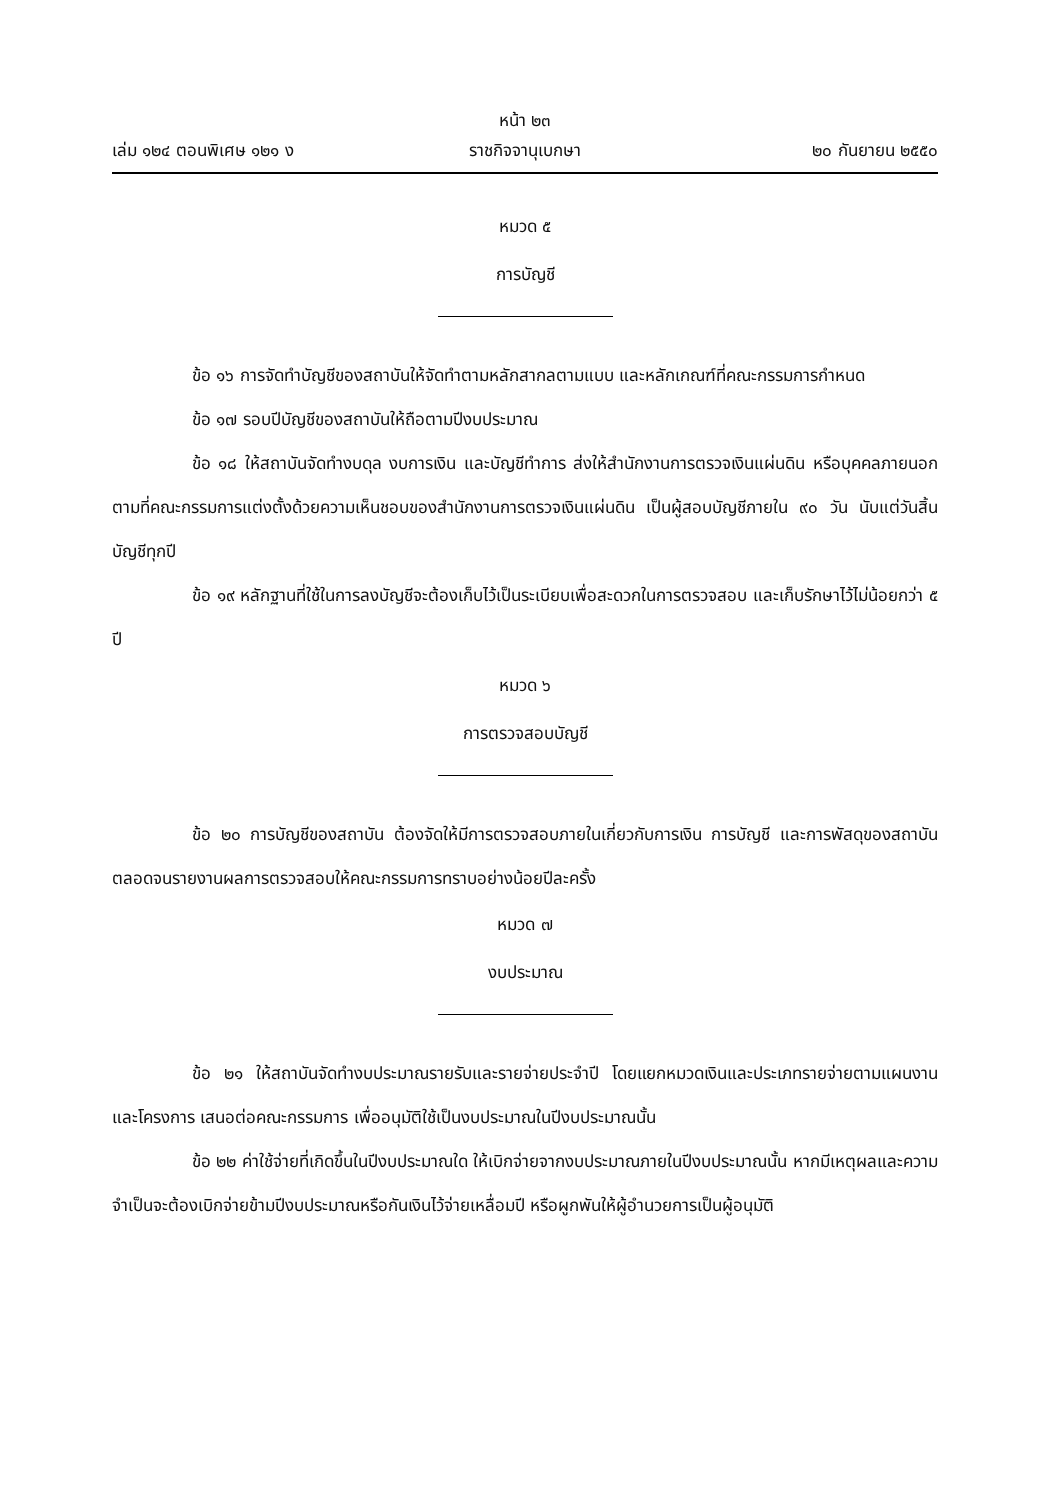หน้า ๒๓
เล่ม ๑๒๔ ตอนพิเศษ ๑๒๑ ง ราชกิจจานุเบกษา ๒๐ กันยายน ๒๕๕๐
หมวด ๕
การบัญชี
ข้อ ๑๖ การจัดทำบัญชีของสถาบันให้จัดทำตามหลักสากลตามแบบ และหลักเกณฑ์ที่คณะกรรมการกำหนด
ข้อ ๑๗ รอบปีบัญชีของสถาบันให้ถือตามปีงบประมาณ
ข้อ ๑๘ ให้สถาบันจัดทำงบดุล งบการเงิน และบัญชีทำการ ส่งให้สำนักงานการตรวจเงินแผ่นดิน หรือบุคคลภายนอกตามที่คณะกรรมการแต่งตั้งด้วยความเห็นชอบของสำนักงานการตรวจเงินแผ่นดิน เป็นผู้สอบบัญชีภายใน ๙๐ วัน นับแต่วันสิ้นบัญชีทุกปี
ข้อ ๑๙ หลักฐานที่ใช้ในการลงบัญชีจะต้องเก็บไว้เป็นระเบียบเพื่อสะดวกในการตรวจสอบ และเก็บรักษาไว้ไม่น้อยกว่า ๕ ปี
หมวด ๖
การตรวจสอบบัญชี
ข้อ ๒๐ การบัญชีของสถาบัน ต้องจัดให้มีการตรวจสอบภายในเกี่ยวกับการเงิน การบัญชี และการพัสดุของสถาบัน ตลอดจนรายงานผลการตรวจสอบให้คณะกรรมการทราบอย่างน้อยปีละครั้ง
หมวด ๗
งบประมาณ
ข้อ ๒๑ ให้สถาบันจัดทำงบประมาณรายรับและรายจ่ายประจำปี โดยแยกหมวดเงินและประเภทรายจ่ายตามแผนงานและโครงการ เสนอต่อคณะกรรมการ เพื่ออนุมัติใช้เป็นงบประมาณในปีงบประมาณนั้น
ข้อ ๒๒ ค่าใช้จ่ายที่เกิดขึ้นในปีงบประมาณใด ให้เบิกจ่ายจากงบประมาณภายในปีงบประมาณนั้น หากมีเหตุผลและความจำเป็นจะต้องเบิกจ่ายข้ามปีงบประมาณหรือกันเงินไว้จ่ายเหลื่อมปี หรือผูกพันให้ผู้อำนวยการเป็นผู้อนุมัติ